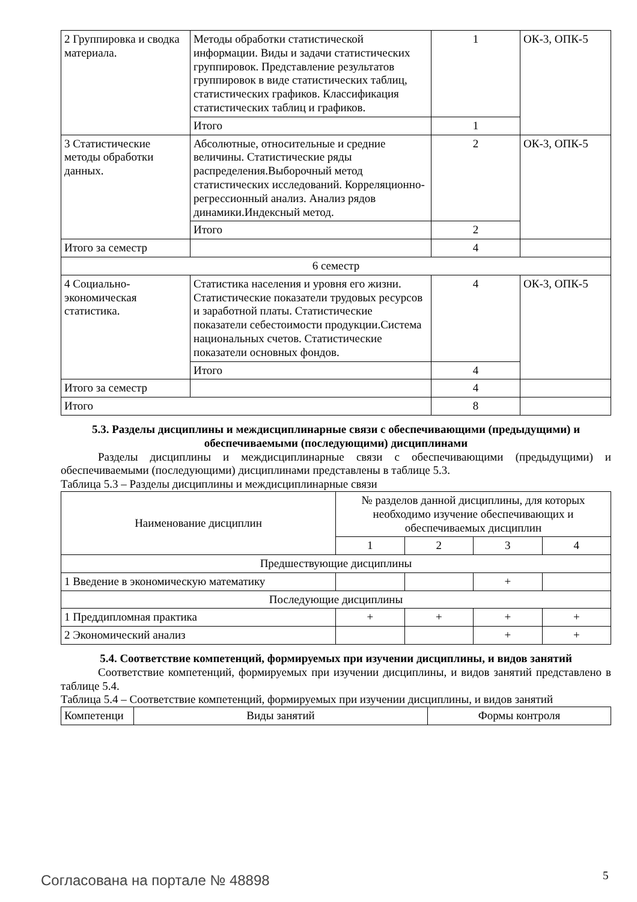| 2 Группировка и сводка материала. | Методы обработки статистической информации. Виды и задачи статистических группировок. Представление результатов группировок в виде статистических таблиц, статистических графиков. Классификация статистических таблиц и графиков. | 1 | ОК-3, ОПК-5 |
| | Итого | 1 | |
| 3 Статистические методы обработки данных. | Абсолютные, относительные и средние величины. Статистические ряды распределения.Выборочный метод статистических исследований. Корреляционно-регрессионный анализ. Анализ рядов динамики.Индексный метод. | 2 | ОК-3, ОПК-5 |
| | Итого | 2 | |
| Итого за семестр | | 4 | |
| 6 семестр | | | |
| 4 Социально-экономическая статистика. | Статистика населения и уровня его жизни. Статистические показатели трудовых ресурсов и заработной платы. Статистические показатели себестоимости продукции.Система национальных счетов. Статистические показатели основных фондов. | 4 | ОК-3, ОПК-5 |
| | Итого | 4 | |
| Итого за семестр | | 4 | |
| Итого | | 8 | |
5.3. Разделы дисциплины и междисциплинарные связи с обеспечивающими (предыдущими) и обеспечиваемыми (последующими) дисциплинами
Разделы дисциплины и междисциплинарные связи с обеспечивающими (предыдущими) и обеспечиваемыми (последующими) дисциплинами представлены в таблице 5.3.
Таблица 5.3 – Разделы дисциплины и междисциплинарные связи
| Наименование дисциплин | № разделов данной дисциплины, для которых необходимо изучение обеспечивающих и обеспечиваемых дисциплин | | | |
| --- | --- | --- | --- | --- |
| | 1 | 2 | 3 | 4 |
| Предшествующие дисциплины | | | | |
| 1 Введение в экономическую математику | | | + | |
| Последующие дисциплины | | | | |
| 1 Преддипломная практика | + | + | + | + |
| 2 Экономический анализ | | | + | + |
5.4. Соответствие компетенций, формируемых при изучении дисциплины, и видов занятий
Соответствие компетенций, формируемых при изучении дисциплины, и видов занятий представлено в таблице 5.4.
Таблица 5.4 – Соответствие компетенций, формируемых при изучении дисциплины, и видов занятий
| Компетенци | Виды занятий | Формы контроля |
| --- | --- | --- |
Согласована на портале № 48898 5